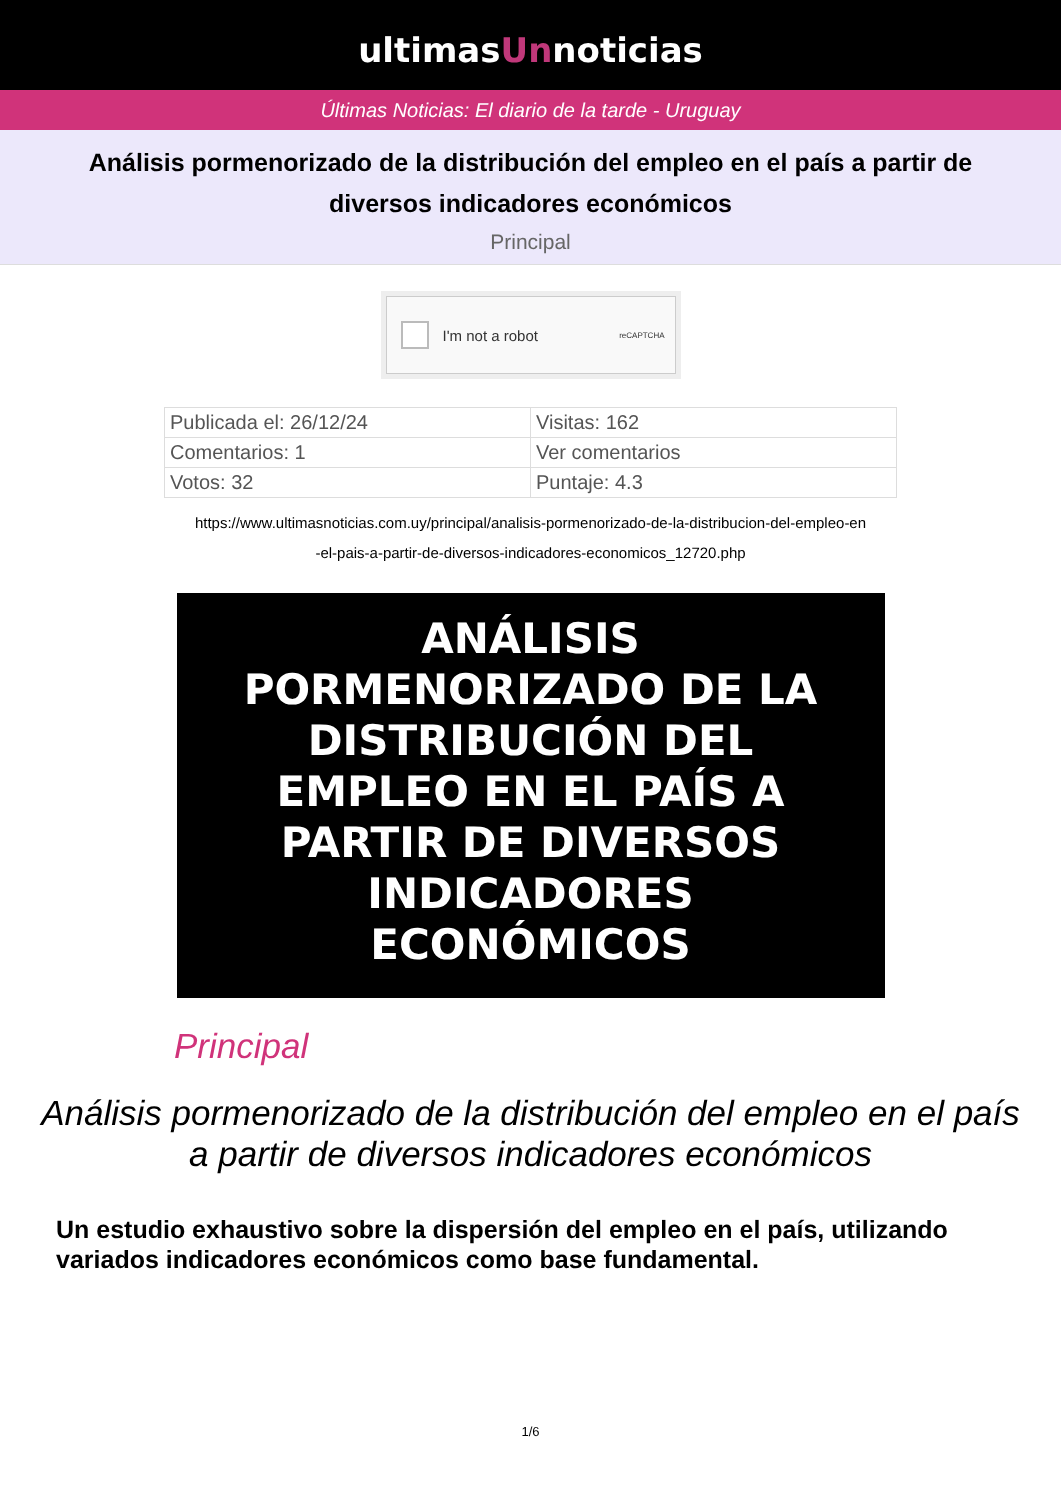ultimasUnnoticias
Últimas Noticias: El diario de la tarde - Uruguay
Análisis pormenorizado de la distribución del empleo en el país a partir de diversos indicadores económicos
Principal
I'm not a robot reCAPTCHA
| Publicada el: 26/12/24 | Visitas: 162 |
| Comentarios: 1 | Ver comentarios |
| Votos: 32 | Puntaje: 4.3 |
https://www.ultimasnoticias.com.uy/principal/analisis-pormenorizado-de-la-distribucion-del-empleo-en
-el-pais-a-partir-de-diversos-indicadores-economicos_12720.php
ANÁLISIS
PORMENORIZADO DE LA
DISTRIBUCIÓN DEL
EMPLEO EN EL PAÍS A
PARTIR DE DIVERSOS
INDICADORES
ECONÓMICOS
Principal
Análisis pormenorizado de la distribución del empleo en el país a partir de diversos indicadores económicos
Un estudio exhaustivo sobre la dispersión del empleo en el país, utilizando variados indicadores económicos como base fundamental.
1/6